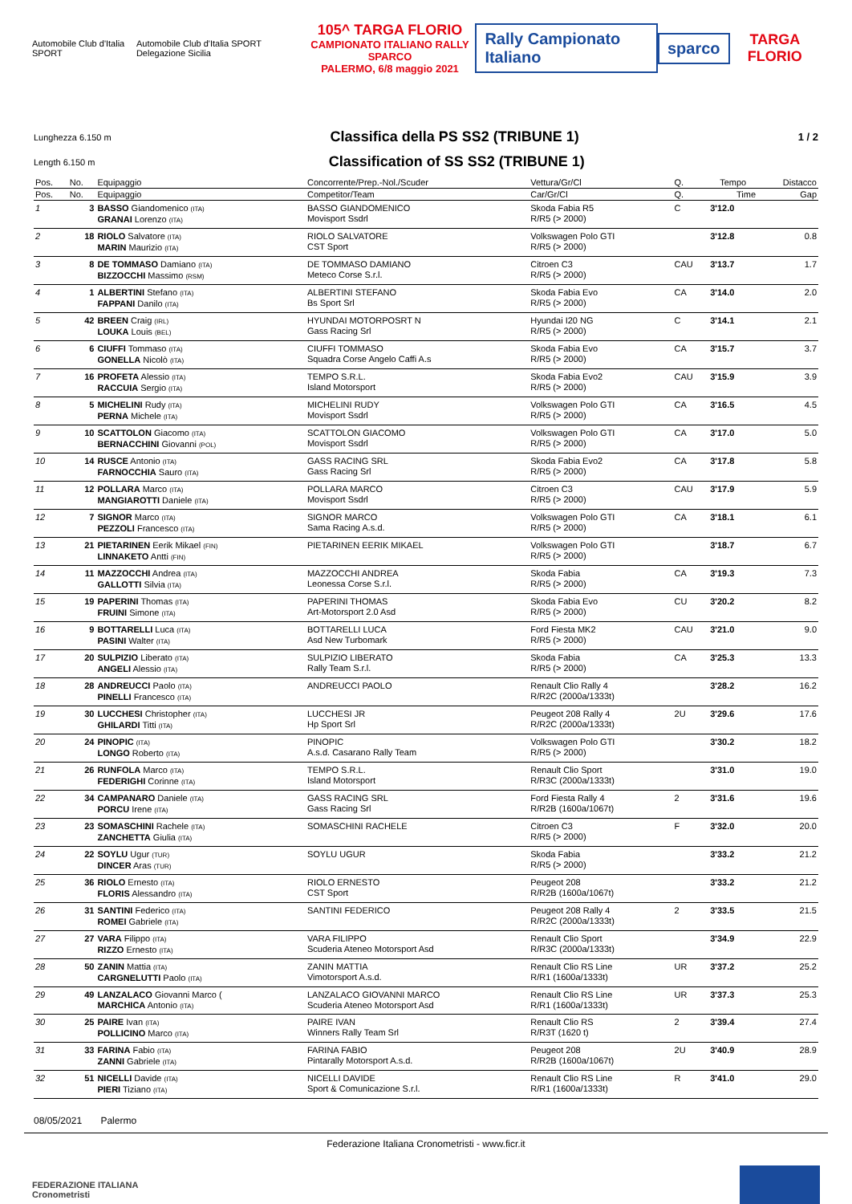Automobile Club d'Italia SPORT
Automobile Club d'Italia SPORT Delegazione Sicilia
105^ TARGA FLORIO
CAMPIONATO ITALIANO RALLY SPARCO
PALERMO, 6/8 maggio 2021
Rally Campionato Italiano sparco
TARGA FLORIO
Lunghezza 6.150 m
Classifica della PS SS2 (TRIBUNE 1)
1 / 2
Length 6.150 m
Classification of SS SS2 (TRIBUNE 1)
| Pos. | No. | Equipaggio | Concorrente/Prep.-Nol./Scuder | Vettura/Gr/Cl | Q. | Tempo | Distacco |
| --- | --- | --- | --- | --- | --- | --- | --- |
| Pos. | No. | Equipaggio | Competitor/Team | Car/Gr/Cl | Q. | Time | Gap |
| 1 | 3 | BASSO Giandomenico (ITA) GRANAI Lorenzo (ITA) | BASSO GIANDOMENICO Movisport Ssdrl | Skoda Fabia R5 R/R5 (> 2000) | C | 3'12.0 | |
| 2 | 18 | RIOLO Salvatore (ITA) MARIN Maurizio (ITA) | RIOLO SALVATORE CST Sport | Volkswagen Polo GTI R/R5 (> 2000) | | 3'12.8 | 0.8 |
| 3 | 8 | DE TOMMASO Damiano (ITA) BIZZOCCHI Massimo (RSM) | DE TOMMASO DAMIANO Meteco Corse S.r.l. | Citroen C3 R/R5 (> 2000) | CAU | 3'13.7 | 1.7 |
| 4 | 1 | ALBERTINI Stefano (ITA) FAPPANI Danilo (ITA) | ALBERTINI STEFANO Bs Sport Srl | Skoda Fabia Evo R/R5 (> 2000) | CA | 3'14.0 | 2.0 |
| 5 | 42 | BREEN Craig (IRL) LOUKA Louis (BEL) | HYUNDAI MOTORPOSRT N Gass Racing Srl | Hyundai I20 NG R/R5 (> 2000) | C | 3'14.1 | 2.1 |
| 6 | 6 | CIUFFI Tommaso (ITA) GONELLA Nicolò (ITA) | CIUFFI TOMMASO Squadra Corse Angelo Caffi A.s | Skoda Fabia Evo R/R5 (> 2000) | CA | 3'15.7 | 3.7 |
| 7 | 16 | PROFETA Alessio (ITA) RACCUIA Sergio (ITA) | TEMPO S.R.L. Island Motorsport | Skoda Fabia Evo2 R/R5 (> 2000) | CAU | 3'15.9 | 3.9 |
| 8 | 5 | MICHELINI Rudy (ITA) PERNA Michele (ITA) | MICHELINI RUDY Movisport Ssdrl | Volkswagen Polo GTI R/R5 (> 2000) | CA | 3'16.5 | 4.5 |
| 9 | 10 | SCATTOLON Giacomo (ITA) BERNACCHINI Giovanni (POL) | SCATTOLON GIACOMO Movisport Ssdrl | Volkswagen Polo GTI R/R5 (> 2000) | CA | 3'17.0 | 5.0 |
| 10 | 14 | RUSCE Antonio (ITA) FARNOCCHIA Sauro (ITA) | GASS RACING SRL Gass Racing Srl | Skoda Fabia Evo2 R/R5 (> 2000) | CA | 3'17.8 | 5.8 |
| 11 | 12 | POLLARA Marco (ITA) MANGIAROTTI Daniele (ITA) | POLLARA MARCO Movisport Ssdrl | Citroen C3 R/R5 (> 2000) | CAU | 3'17.9 | 5.9 |
| 12 | 7 | SIGNOR Marco (ITA) PEZZOLI Francesco (ITA) | SIGNOR MARCO Sama Racing A.s.d. | Volkswagen Polo GTI R/R5 (> 2000) | CA | 3'18.1 | 6.1 |
| 13 | 21 | PIETARINEN Eerik Mikael (FIN) LINNAKETO Antti (FIN) | PIETARINEN EERIK MIKAEL | Volkswagen Polo GTI R/R5 (> 2000) | | 3'18.7 | 6.7 |
| 14 | 11 | MAZZOCCHI Andrea (ITA) GALLOTTI Silvia (ITA) | MAZZOCCHI ANDREA Leonessa Corse S.r.l. | Skoda Fabia R/R5 (> 2000) | CA | 3'19.3 | 7.3 |
| 15 | 19 | PAPERINI Thomas (ITA) FRUINI Simone (ITA) | PAPERINI THOMAS Art-Motorsport 2.0 Asd | Skoda Fabia Evo R/R5 (> 2000) | CU | 3'20.2 | 8.2 |
| 16 | 9 | BOTTARELLI Luca (ITA) PASINI Walter (ITA) | BOTTARELLI LUCA Asd New Turbomark | Ford Fiesta MK2 R/R5 (> 2000) | CAU | 3'21.0 | 9.0 |
| 17 | 20 | SULPIZIO Liberato (ITA) ANGELI Alessio (ITA) | SULPIZIO LIBERATO Rally Team S.r.l. | Skoda Fabia R/R5 (> 2000) | CA | 3'25.3 | 13.3 |
| 18 | 28 | ANDREUCCI Paolo (ITA) PINELLI Francesco (ITA) | ANDREUCCI PAOLO | Renault Clio Rally 4 R/R2C (2000a/1333t) | | 3'28.2 | 16.2 |
| 19 | 30 | LUCCHESI Christopher (ITA) GHILARDI Titti (ITA) | LUCCHESI JR Hp Sport Srl | Peugeot 208 Rally 4 R/R2C (2000a/1333t) | 2U | 3'29.6 | 17.6 |
| 20 | 24 | PINOPIC (ITA) LONGO Roberto (ITA) | PINOPIC A.s.d. Casarano Rally Team | Volkswagen Polo GTI R/R5 (> 2000) | | 3'30.2 | 18.2 |
| 21 | 26 | RUNFOLA Marco (ITA) FEDERIGHI Corinne (ITA) | TEMPO S.R.L. Island Motorsport | Renault Clio Sport R/R3C (2000a/1333t) | | 3'31.0 | 19.0 |
| 22 | 34 | CAMPANARO Daniele (ITA) PORCU Irene (ITA) | GASS RACING SRL Gass Racing Srl | Ford Fiesta Rally 4 R/R2B (1600a/1067t) | 2 | 3'31.6 | 19.6 |
| 23 | 23 | SOMASCHINI Rachele (ITA) ZANCHETTA Giulia (ITA) | SOMASCHINI RACHELE | Citroen C3 R/R5 (> 2000) | F | 3'32.0 | 20.0 |
| 24 | 22 | SOYLU Ugur (TUR) DINCER Aras (TUR) | SOYLU UGUR | Skoda Fabia R/R5 (> 2000) | | 3'33.2 | 21.2 |
| 25 | 36 | RIOLO Ernesto (ITA) FLORIS Alessandro (ITA) | RIOLO ERNESTO CST Sport | Peugeot 208 R/R2B (1600a/1067t) | | 3'33.2 | 21.2 |
| 26 | 31 | SANTINI Federico (ITA) ROMEI Gabriele (ITA) | SANTINI FEDERICO | Peugeot 208 Rally 4 R/R2C (2000a/1333t) | 2 | 3'33.5 | 21.5 |
| 27 | 27 | VARA Filippo (ITA) RIZZO Ernesto (ITA) | VARA FILIPPO Scuderia Ateneo Motorsport Asd | Renault Clio Sport R/R3C (2000a/1333t) | | 3'34.9 | 22.9 |
| 28 | 50 | ZANIN Mattia (ITA) CARGNELUTTI Paolo (ITA) | ZANIN MATTIA Vimotorsport A.s.d. | Renault Clio RS Line R/R1 (1600a/1333t) | UR | 3'37.2 | 25.2 |
| 29 | 49 | LANZALACO Giovanni Marco ( MARCHICA Antonio (ITA) | LANZALACO GIOVANNI MARCO Scuderia Ateneo Motorsport Asd | Renault Clio RS Line R/R1 (1600a/1333t) | UR | 3'37.3 | 25.3 |
| 30 | 25 | PAIRE Ivan (ITA) POLLICINO Marco (ITA) | PAIRE IVAN Winners Rally Team Srl | Renault Clio RS R/R3T (1620 t) | 2 | 3'39.4 | 27.4 |
| 31 | 33 | FARINA Fabio (ITA) ZANNI Gabriele (ITA) | FARINA FABIO Pintarally Motorsport A.s.d. | Peugeot 208 R/R2B (1600a/1067t) | 2U | 3'40.9 | 28.9 |
| 32 | 51 | NICELLI Davide (ITA) PIERI Tiziano (ITA) | NICELLI DAVIDE Sport & Comunicazione S.r.l. | Renault Clio RS Line R/R1 (1600a/1333t) | R | 3'41.0 | 29.0 |
08/05/2021 Palermo
Federazione Italiana Cronometristi - www.ficr.it
FEDERAZIONE ITALIANA
Cronometristi